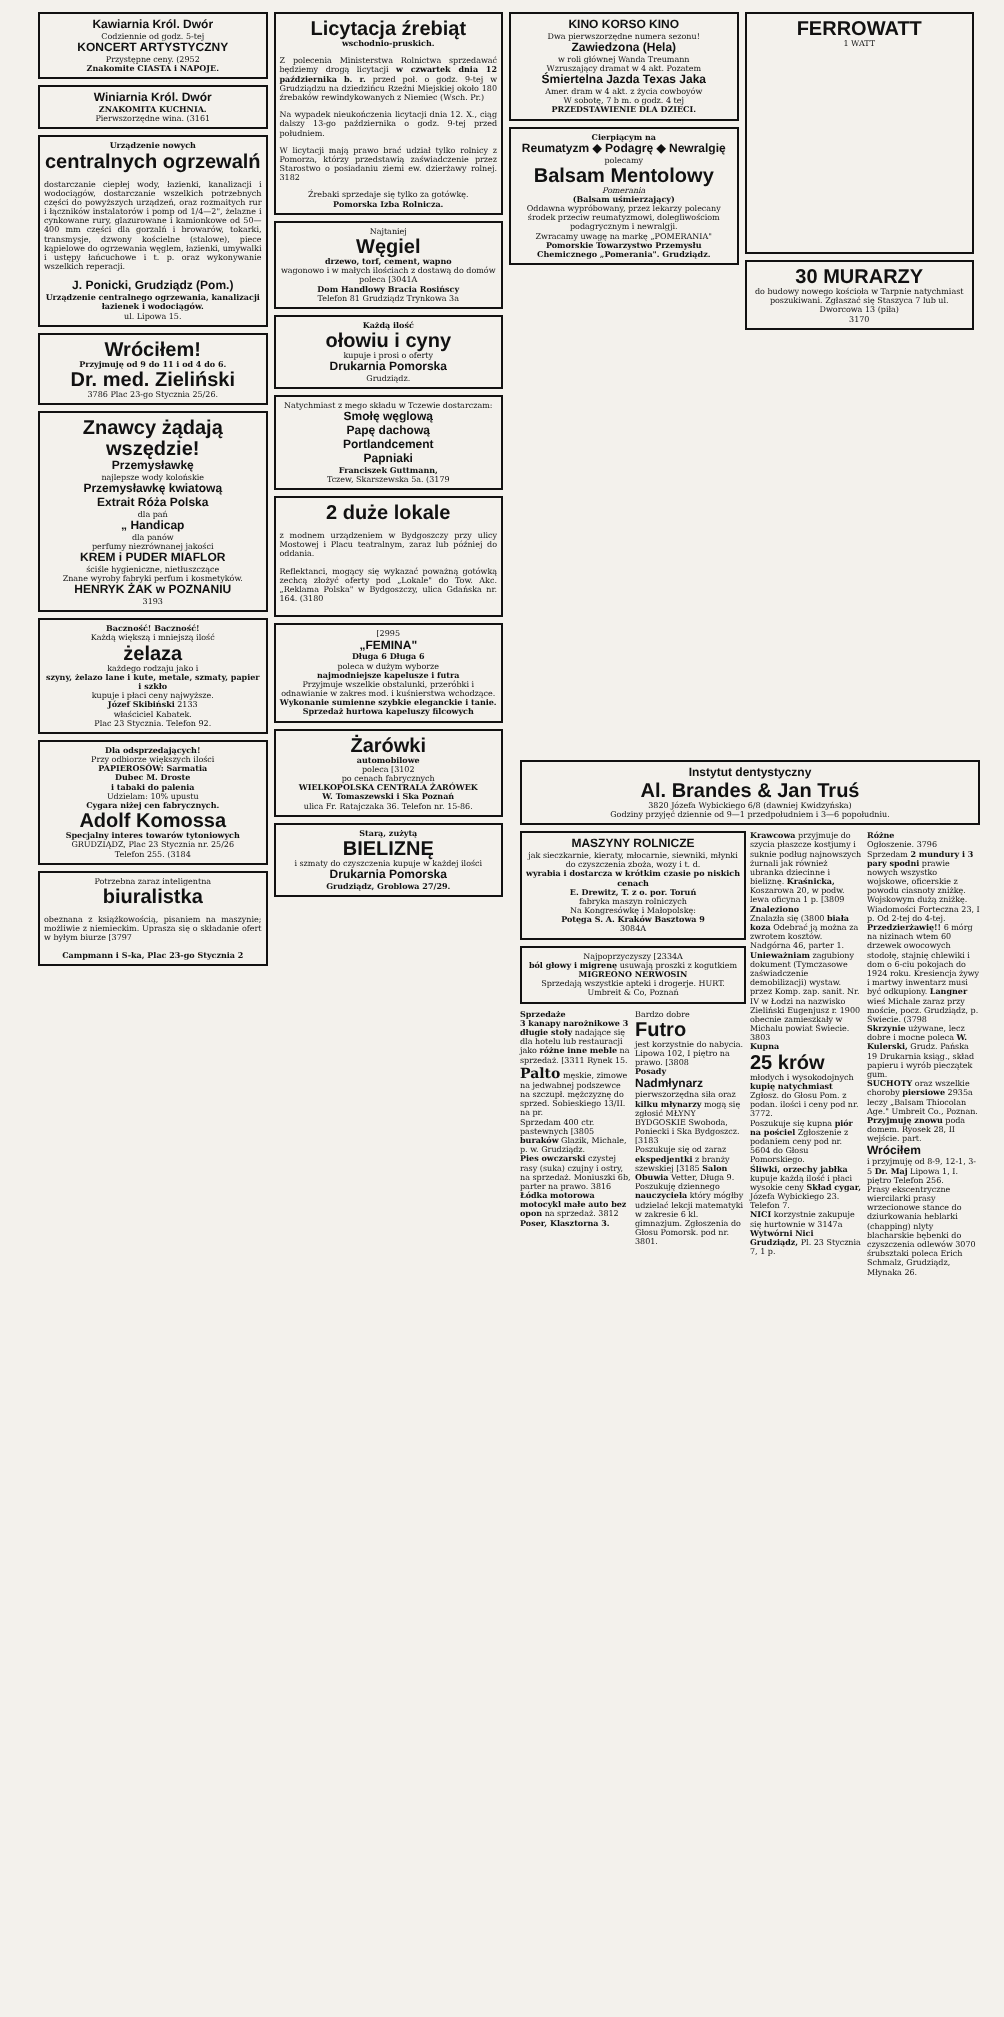Kawiarnia Król. Dwór
Codziennie od godz. 5-tej
KONCERT ARTYSTYCZNY
Przystępne ceny. (2952
Znakomite CIASTA i NAPOJE.
Winiarnia Król. Dwór
ZNAKOMITA KUCHNIA.
Pierwszorzędne wina. (3161
Urządzenie nowych
centralnych ogrzewalń
dostarczanie ciepłej wody, łazienki, kanalizacji i wodociągów, dostarczanie wszelkich potrzebnych części do powyższych urządzeń, oraz rozmaitych rur i łączników instalatorów i pomp od 1/4—2", żelazne i cynkowane rury, glazurowane i kamionkowe od 50—400 mm części dla gorzalń i browarów, tokarki, transmysje, dzwony kościelne (stalowe), piece kąpielowe do ogrzewania węglem, łazienki, umywalki i ustępy łańcuchowe i t. p. oraz wykonywanie wszelkich reperacji.
J. Ponicki, Grudziądz (Pom.)
Urządzenie centralnego ogrzewania, kanalizacji łazienek i wodociągów.
ul. Lipowa 15.
Wróciłem!
Przyjmuję od 9 do 11 i od 4 do 6.
Dr. med. Zieliński
3786 Plac 23-go Stycznia 25/26.
Znawcy żądają wszędzie!
Przemysławkę
najlepsze wody kolońskie
Przemysławkę kwiatową
Extrait Róża Polska
dla pań
„ Handicap
dla panów
perfumy niezrównanej jakości
KREM i PUDER MIAFLOR
ściśle hygieniczne, nietłuszczące
Znane wyroby fabryki perfum i kosmetyków.
HENRYK ŻAK w POZNANIU
3193
Baczność! Baczność!
Każdą większą i mniejszą ilość
żelaza
każdego rodzaju jako i
szyny, żelazo lane i kute, metale, szmaty, papier i szkło
kupuje i płaci ceny najwyższe.
Józef Skibiński 2133
właściciel Kabatek.
Plac 23 Stycznia. Telefon 92.
Dla odsprzedających!
Przy odbiorze większych ilości
PAPIEROSÓW: Sarmatia
Dubec M. Droste
i tabaki do palenia
Udzielam: 10% upustu
Cygara niżej cen fabrycznych.
Adolf Komossa
Specjalny interes towarów tytoniowych
GRUDZIĄDZ, Plac 23 Stycznia nr. 25/26
Telefon 255. (3184
Potrzebna zaraz inteligentna
biuralistka
obeznana z książkowością, pisaniem na maszynie; możliwie z niemieckim. Uprasza się o składanie ofert w byłym biurze [3797
Campmann i S-ka, Plac 23-go Stycznia 2
Licytacja źrebiąt
wschodnio-pruskich.
Z polecenia Ministerstwa Rolnictwa sprzedawać będziemy drogą licytacji w czwartek dnia 12 października b. r. przed poł. o godz. 9-tej w Grudziądzu na dziedzińcu Rzeźni Miejskiej około 180 źrebaków rewindykowanych z Niemiec (Wsch. Pr.)
Na wypadek nieukończenia licytacji dnia 12. X., ciąg dalszy 13-go października o godz. 9-tej przed południem.
W licytacji mają prawo brać udział tylko rolnicy z Pomorza, którzy przedstawią zaświadczenie przez Starostwo o posiadaniu ziemi ew. dzierżawy rolnej. 3182
Źrebaki sprzedaje się tylko za gotówkę.
Pomorska Izba Rolnicza.
Najtaniej
Węgiel
drzewo, torf, cement, wapno
wagonowo i w małych ilościach z dostawą do domów poleca [3041A
Dom Handlowy Bracia Rosińscy
Telefon 81 Grudziądz Trynkowa 3a
Każdą ilość
ołowiu i cyny
kupuje i prosi o oferty
Drukarnia Pomorska
Grudziądz.
Natychmiast z mego składu w Tczewie dostarczam:
Smołę węglową
Papę dachową
Portlandcement
Papniaki
Franciszek Guttmann,
Tczew, Skarszewska 5a. (3179
2 duże lokale
z modnem urządzeniem w Bydgoszczy przy ulicy Mostowej i Placu teatralnym, zaraz lub później do oddania.
Reflektanci, mogący się wykazać poważną gotówką zechcą złożyć oferty pod „Lokale" do Tow. Akc. „Reklama Polska" w Bydgoszczy, ulica Gdańska nr. 164. (3180
[2995
„FEMINA"
Długa 6 Długa 6
poleca w dużym wyborze
najmodniejsze kapelusze i futra
Przyjmuje wszelkie obstalunki, przeróbki i odnawianie w zakres mod. i kuśnierstwa wchodzące.
Wykonanie sumienne szybkie eleganckie i tanie.
Sprzedaż hurtowa kapeluszy filcowych
Żarówki
automobilowe
poleca [3102
po cenach fabrycznych
WIELKOPOLSKA CENTRALA ŻARÓWEK
W. Tomaszewski i Ska Poznań
ulica Fr. Ratajczaka 36. Telefon nr. 15-86.
Starą, zużytą
BIELIZNĘ
i szmaty do czyszczenia kupuje w każdej ilości
Drukarnia Pomorska
Grudziądz, Groblowa 27/29.
KINO KORSO KINO
Dwa pierwszorzędne numera sezonu!
Zawiedzona (Hela)
w roli głównej Wanda Treumann
Wzruszający dramat w 4 akt. Pozatem
Śmiertelna Jazda Texas Jaka
Amer. dram w 4 akt. z życia cowboyów
W sobotę, 7 b m. o godz. 4 tej
PRZEDSTAWIENIE DLA DZIECI.
Cierpiącym na
Reumatyzm ◆ Podagrę ◆ Newralgię
polecamy
Balsam Mentolowy
Pomerania
(Balsam uśmierzający)
Oddawna wypróbowany, przez lekarzy polecany środek przeciw reumatyzmowi, dolegliwościom podagrycznym i newralgji.
Zwracamy uwagę na markę „POMERANIA"
Pomorskie Towarzystwo Przemysłu Chemicznego „Pomerania". Grudziądz.
FERROWATT
1 WATT
30 MURARZY
do budowy nowego kościoła w Tarpnie natychmiast poszukiwani. Zgłaszać się Staszyca 7 lub ul. Dworcowa 13 (piła)
3170
Instytut dentystyczny
Al. Brandes & Jan Truś
3820 Józefa Wybickiego 6/8 (dawniej Kwidzyńska)
Godziny przyjęć dziennie od 9—1 przedpołudniem i 3—6 popołudniu.
MASZYNY ROLNICZE
jak sieczkarnie, kieraty, młocarnie, siewniki, młynki do czyszczenia zboża, wozy i t. d.
wyrabia i dostarcza w krótkim czasie po niskich cenach
E. Drewitz, T. z o. por. Toruń
fabryka maszyn rolniczych
Na Kongresówkę i Małopolskę:
Potęga S. A. Kraków Basztowa 9
3084A
Najpoprzyczyszy [2334A
ból głowy i migrenę usuwają proszki z kogutkiem MIGREONO NERWOSIN
Sprzedają wszystkie apteki i drogerje. HURT. Umbreit & Co, Poznań
Sprzedaże
3 kanapy narożnikowe 3 długie stoły nadające się dla hotelu lub restauracji jako różne inne meble na sprzedaż. [3311 Rynek 15.
Palto męskie, zimowe na jedwabnej podszewce na szczupł. mężczyznę do sprzed. Sobieskiego 13/II. na pr.
Sprzedam 400 ctr. pastewnych [3805 buraków Glazik, Michale, p. w. Grudziądz.
Pies owczarski czystej rasy (suka) czujny i ostry, na sprzedaż. Moniuszki 6b, parter na prawo. 3816
Łódka motorowa motocykl małe auto bez opon na sprzedaż. 3812 Poser, Klasztorna 3.
Bardzo dobre
Futro
jest korzystnie do nabycia. Lipowa 102, I piętro na prawo. [3808
Posady
Nadmłynarz
pierwszorzędna siła oraz kilku młynarzy mogą się zgłosić MŁYNY BYDGOSKIE Swoboda, Poniecki i Ska Bydgoszcz. [3183
Poszukuje się od zaraz ekspedjentki z branży szewskiej [3185 Salon Obuwia Vetter, Długa 9.
Poszukuję dziennego nauczyciela który mógłby udzielać lekcji matematyki w zakresie 6 kl. gimnazjum. Zgłoszenia do Głosu Pomorsk. pod nr. 3801.
Krawcowa przyjmuje do szycia płaszcze kostjumy i suknie podług najnowszych żurnali jak również ubranka dziecinne i bieliznę. Kraśnicka, Koszarowa 20, w podw. lewa oficyna 1 p. [3809
Znaleziono
Znalazła się (3800 biała koza Odebrać ją można za zwrotem kosztów. Nadgórna 46, parter 1.
Unieważniam zagubiony dokument (Tymczasowe zaświadczenie demobilizacji) wystaw. przez Komp. zap. sanit. Nr. IV w Łodzi na nazwisko Zieliński Eugenjusz r. 1900 obecnie zamieszkały w Michalu powiat Świecie. 3803
Kupna
25 krów
młodych i wysokodojnych kupię natychmiast Zgłosz. do Głosu Pom. z podan. ilości i ceny pod nr. 3772.
Poszukuje się kupna piór na pościel Zgłoszenie z podaniem ceny pod nr. 5604 do Głosu Pomorskiego.
Śliwki, orzechy jabłka kupuje każdą ilość i płaci wysokie ceny Skład cygar, Józefa Wybickiego 23. Telefon 7.
NICI korzystnie zakupuje się hurtownie w 3147a Wytwórni Nici Grudziądz, Pl. 23 Stycznia 7, 1 p.
Różne
Ogłoszenie. 3796 Sprzedam 2 mundury i 3 pary spodni prawie nowych wszystko wojskowe, oficerskie z powodu ciasnoty zniżkę. Wojskowym dużą zniżkę. Wiadomości Forteczna 23, I p. Od 2-tej do 4-tej.
Przedzierżawię!! 6 mórg na nizinach wtem 60 drzewek owocowych stodołę, stajnię chlewiki i dom o 6-ciu pokojach do 1924 roku. Kresiencja żywy i martwy inwentarz musi być odkupiony. Langner wieś Michale zaraz przy moście, pocz. Grudziądz, p. Świecie. (3798
Skrzynie używane, lecz dobre i mocne poleca W. Kulerski, Grudz. Pańska 19 Drukarnia ksiąg., skład papieru i wyrób pieczątek gum.
SUCHOTY oraz wszelkie choroby piersiowe 2935a leczy „Balsam Thiocolan Age." Umbreit Co., Poznan.
Przyjmuję znowu poda domem. Ryosek 28, II wejście. part.
Wróciłem
i przyjmuję od 8-9, 12-1, 3-5 Dr. Maj Lipowa 1, I. piętro Telefon 256.
Prasy ekscentryczne wiercilarki prasy wrzecionowe stance do dziurkowania heblarki (chapping) nlyty blacharskie bębenki do czyszczenia odlewów 3070 śrubsztaki poleca Erich Schmalz, Grudziądz, Młynaka 26.